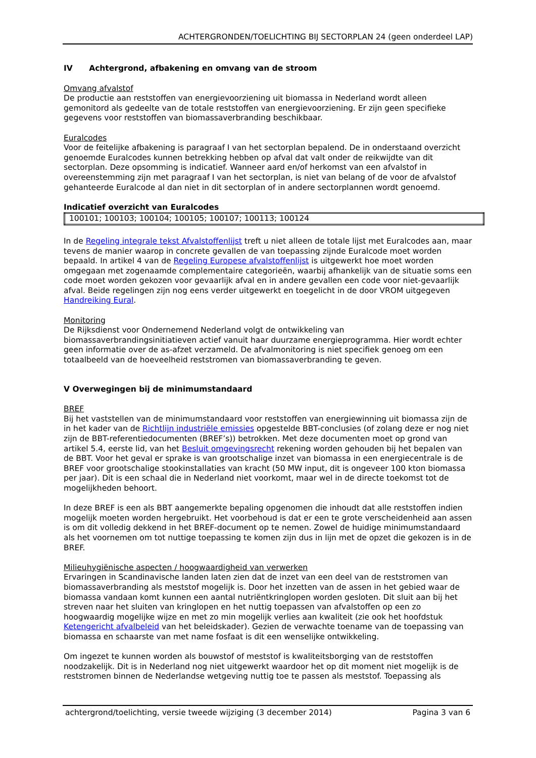ACHTERGRONDEN/TOELICHTING BIJ SECTORPLAN 24 (geen onderdeel LAP)
IV Achtergrond, afbakening en omvang van de stroom
Omvang afvalstof
De productie aan reststoffen van energievoorziening uit biomassa in Nederland wordt alleen gemonitord als gedeelte van de totale reststoffen van energievoorziening. Er zijn geen specifieke gegevens voor reststoffen van biomassaverbranding beschikbaar.
Euralcodes
Voor de feitelijke afbakening is paragraaf I van het sectorplan bepalend. De in onderstaand overzicht genoemde Euralcodes kunnen betrekking hebben op afval dat valt onder de reikwijdte van dit sectorplan. Deze opsomming is indicatief. Wanneer aard en/of herkomst van een afvalstof in overeenstemming zijn met paragraaf I van het sectorplan, is niet van belang of de voor de afvalstof gehanteerde Euralcode al dan niet in dit sectorplan of in andere sectorplannen wordt genoemd.
Indicatief overzicht van Euralcodes
| 100101; 100103; 100104; 100105; 100107; 100113; 100124 |
In de Regeling integrale tekst Afvalstoffenlijst treft u niet alleen de totale lijst met Euralcodes aan, maar tevens de manier waarop in concrete gevallen de van toepassing zijnde Euralcode moet worden bepaald. In artikel 4 van de Regeling Europese afvalstoffenlijst is uitgewerkt hoe moet worden omgegaan met zogenaamde complementaire categorieën, waarbij afhankelijk van de situatie soms een code moet worden gekozen voor gevaarlijk afval en in andere gevallen een code voor niet-gevaarlijk afval. Beide regelingen zijn nog eens verder uitgewerkt en toegelicht in de door VROM uitgegeven Handreiking Eural.
Monitoring
De Rijksdienst voor Ondernemend Nederland volgt de ontwikkeling van biomassaverbrandingsinitiatieven actief vanuit haar duurzame energieprogramma. Hier wordt echter geen informatie over de as-afzet verzameld. De afvalmonitoring is niet specifiek genoeg om een totaalbeeld van de hoeveelheid reststromen van biomassaverbranding te geven.
V Overwegingen bij de minimumstandaard
BREF
Bij het vaststellen van de minimumstandaard voor reststoffen van energiewinning uit biomassa zijn de in het kader van de Richtlijn industriële emissies opgestelde BBT-conclusies (of zolang deze er nog niet zijn de BBT-referentiedocumenten (BREF’s)) betrokken. Met deze documenten moet op grond van artikel 5.4, eerste lid, van het Besluit omgevingsrecht rekening worden gehouden bij het bepalen van de BBT. Voor het geval er sprake is van grootschalige inzet van biomassa in een energiecentrale is de BREF voor grootschalige stookinstallaties van kracht (50 MW input, dit is ongeveer 100 kton biomassa per jaar). Dit is een schaal die in Nederland niet voorkomt, maar wel in de directe toekomst tot de mogelijkheden behoort.
In deze BREF is een als BBT aangemerkte bepaling opgenomen die inhoudt dat alle reststoffen indien mogelijk moeten worden hergebruikt. Het voorbehoud is dat er een te grote verscheidenheid aan assen is om dit volledig dekkend in het BREF-document op te nemen. Zowel de huidige minimumstandaard als het voornemen om tot nuttige toepassing te komen zijn dus in lijn met de opzet die gekozen is in de BREF.
Milieuhygiënische aspecten / hoogwaardigheid van verwerken
Ervaringen in Scandinavische landen laten zien dat de inzet van een deel van de reststromen van biomassaverbranding als meststof mogelijk is. Door het inzetten van de assen in het gebied waar de biomassa vandaan komt kunnen een aantal nutriëntkringlopen worden gesloten. Dit sluit aan bij het streven naar het sluiten van kringlopen en het nuttig toepassen van afvalstoffen op een zo hoogwaardig mogelijke wijze en met zo min mogelijk verlies aan kwaliteit (zie ook het hoofdstuk Ketengericht afvalbeleid van het beleidskader). Gezien de verwachte toename van de toepassing van biomassa en schaarste van met name fosfaat is dit een wenselijke ontwikkeling.
Om ingezet te kunnen worden als bouwstof of meststof is kwaliteitsborging van de reststoffen noodzakelijk. Dit is in Nederland nog niet uitgewerkt waardoor het op dit moment niet mogelijk is de reststromen binnen de Nederlandse wetgeving nuttig toe te passen als meststof. Toepassing als
achtergrond/toelichting, versie tweede wijziging (3 december 2014) Pagina 3 van 6